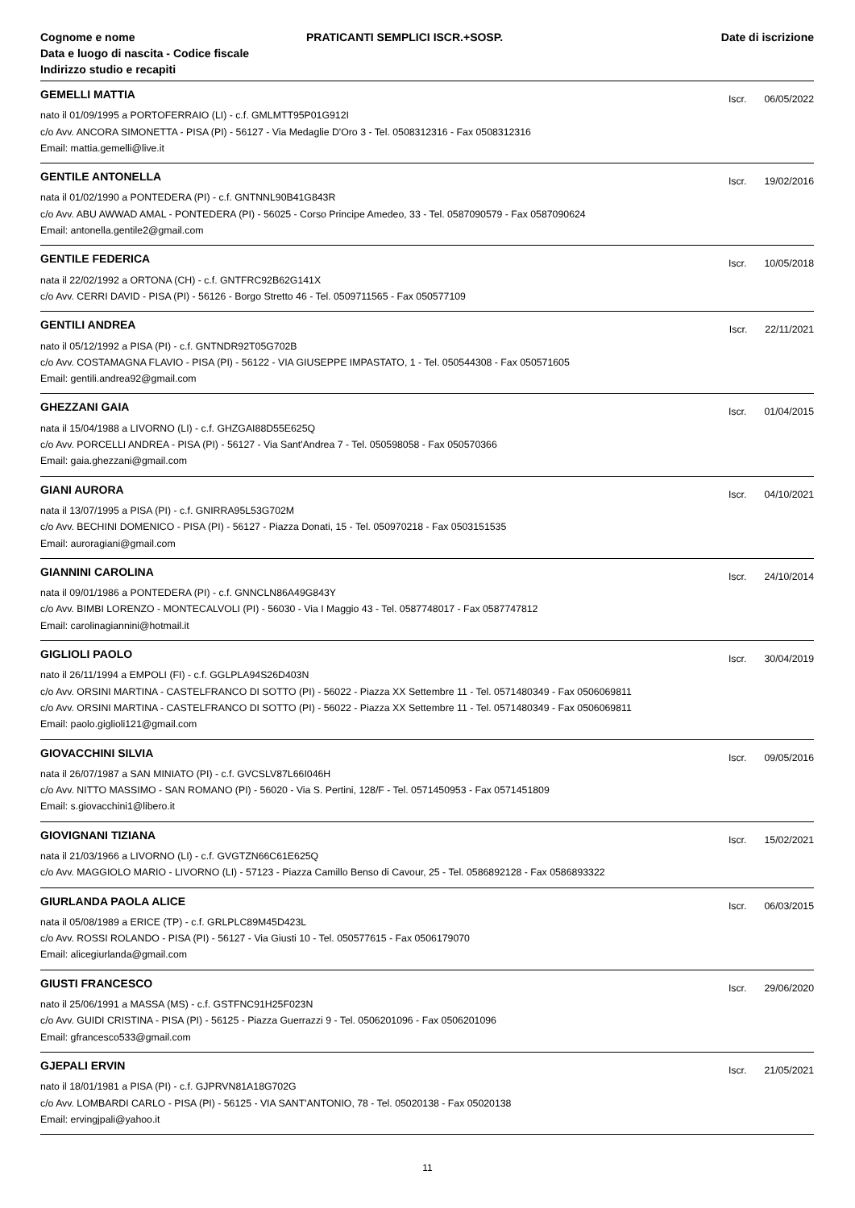Cognome e nome
Data e luogo di nascita - Codice fiscale
Indirizzo studio e recapiti
PRATICANTI SEMPLICI ISCR.+SOSP. Date di iscrizione
GEMELLI MATTIA
Iscr. 06/05/2022
nato il 01/09/1995 a PORTOFERRAIO (LI) - c.f. GMLMTT95P01G912I
c/o Avv. ANCORA SIMONETTA - PISA (PI) - 56127 - Via Medaglie D'Oro 3 - Tel. 0508312316 - Fax 0508312316
Email: mattia.gemelli@live.it
GENTILE ANTONELLA
Iscr. 19/02/2016
nata il 01/02/1990 a PONTEDERA (PI) - c.f. GNTNNL90B41G843R
c/o Avv. ABU AWWAD AMAL - PONTEDERA (PI) - 56025 - Corso Principe Amedeo, 33 - Tel. 0587090579 - Fax 0587090624
Email: antonella.gentile2@gmail.com
GENTILE FEDERICA
Iscr. 10/05/2018
nata il 22/02/1992 a ORTONA (CH) - c.f. GNTFRC92B62G141X
c/o Avv. CERRI DAVID - PISA (PI) - 56126 - Borgo Stretto 46 - Tel. 0509711565 - Fax 050577109
GENTILI ANDREA
Iscr. 22/11/2021
nato il 05/12/1992 a PISA (PI) - c.f. GNTNDR92T05G702B
c/o Avv. COSTAMAGNA FLAVIO - PISA (PI) - 56122 - VIA GIUSEPPE IMPASTATO, 1 - Tel. 050544308 - Fax 050571605
Email: gentili.andrea92@gmail.com
GHEZZANI GAIA
Iscr. 01/04/2015
nata il 15/04/1988 a LIVORNO (LI) - c.f. GHZGAI88D55E625Q
c/o Avv. PORCELLI ANDREA - PISA (PI) - 56127 - Via Sant'Andrea 7 - Tel. 050598058 - Fax 050570366
Email: gaia.ghezzani@gmail.com
GIANI AURORA
Iscr. 04/10/2021
nata il 13/07/1995 a PISA (PI) - c.f. GNIRRA95L53G702M
c/o Avv. BECHINI DOMENICO - PISA (PI) - 56127 - Piazza Donati, 15 - Tel. 050970218 - Fax 0503151535
Email: auroragiani@gmail.com
GIANNINI CAROLINA
Iscr. 24/10/2014
nata il 09/01/1986 a PONTEDERA (PI) - c.f. GNNCLN86A49G843Y
c/o Avv. BIMBI LORENZO - MONTECALVOLI (PI) - 56030 - Via I Maggio 43 - Tel. 0587748017 - Fax 0587747812
Email: carolinagiannini@hotmail.it
GIGLIOLI PAOLO
Iscr. 30/04/2019
nato il 26/11/1994 a EMPOLI (FI) - c.f. GGLPLA94S26D403N
c/o Avv. ORSINI MARTINA - CASTELFRANCO DI SOTTO (PI) - 56022 - Piazza XX Settembre 11 - Tel. 0571480349 - Fax 0506069811
c/o Avv. ORSINI MARTINA - CASTELFRANCO DI SOTTO (PI) - 56022 - Piazza XX Settembre 11 - Tel. 0571480349 - Fax 0506069811
Email: paolo.giglioli121@gmail.com
GIOVACCHINI SILVIA
Iscr. 09/05/2016
nata il 26/07/1987 a SAN MINIATO (PI) - c.f. GVCSLV87L66I046H
c/o Avv. NITTO MASSIMO - SAN ROMANO (PI) - 56020 - Via S. Pertini, 128/F - Tel. 0571450953 - Fax 0571451809
Email: s.giovacchini1@libero.it
GIOVIGNANI TIZIANA
Iscr. 15/02/2021
nata il 21/03/1966 a LIVORNO (LI) - c.f. GVGTZN66C61E625Q
c/o Avv. MAGGIOLO MARIO - LIVORNO (LI) - 57123 - Piazza Camillo Benso di Cavour, 25 - Tel. 0586892128 - Fax 0586893322
GIURLANDA PAOLA ALICE
Iscr. 06/03/2015
nata il 05/08/1989 a ERICE (TP) - c.f. GRLPLC89M45D423L
c/o Avv. ROSSI ROLANDO - PISA (PI) - 56127 - Via Giusti 10 - Tel. 050577615 - Fax 0506179070
Email: alicegiurlanda@gmail.com
GIUSTI FRANCESCO
Iscr. 29/06/2020
nato il 25/06/1991 a MASSA (MS) - c.f. GSTFNC91H25F023N
c/o Avv. GUIDI CRISTINA - PISA (PI) - 56125 - Piazza Guerrazzi 9 - Tel. 0506201096 - Fax 0506201096
Email: gfrancesco533@gmail.com
GJEPALI ERVIN
Iscr. 21/05/2021
nato il 18/01/1981 a PISA (PI) - c.f. GJPRVN81A18G702G
c/o Avv. LOMBARDI CARLO - PISA (PI) - 56125 - VIA SANT'ANTONIO, 78 - Tel. 05020138 - Fax 05020138
Email: ervingjpali@yahoo.it
11